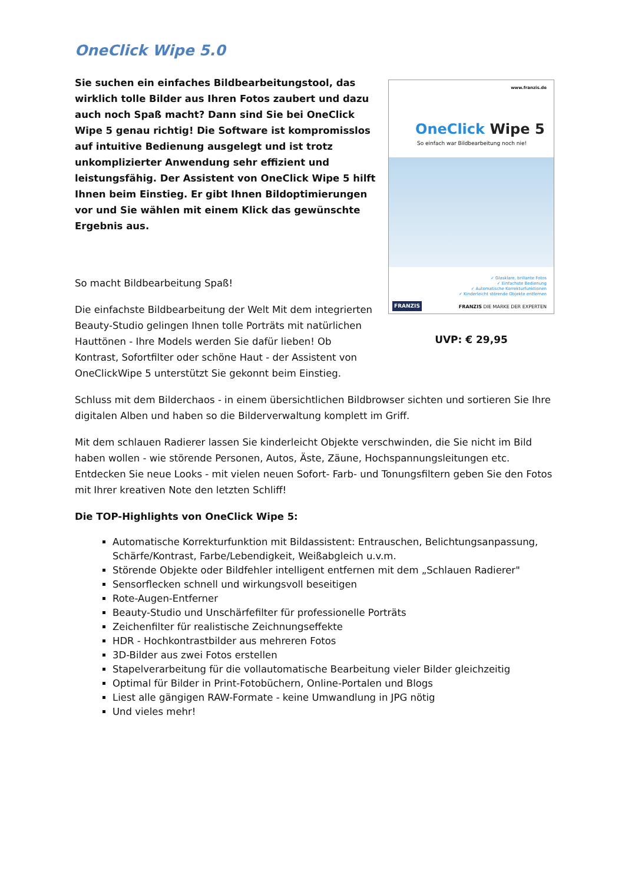OneClick Wipe 5.0
Sie suchen ein einfaches Bildbearbeitungstool, das wirklich tolle Bilder aus Ihren Fotos zaubert und dazu auch noch Spaß macht? Dann sind Sie bei OneClick Wipe 5 genau richtig! Die Software ist kompromisslos auf intuitive Bedienung ausgelegt und ist trotz unkomplizierter Anwendung sehr effizient und leistungsfähig. Der Assistent von OneClick Wipe 5 hilft Ihnen beim Einstieg. Er gibt Ihnen Bildoptimierungen vor und Sie wählen mit einem Klick das gewünschte Ergebnis aus.
So macht Bildbearbeitung Spaß!
Die einfachste Bildbearbeitung der Welt Mit dem integrierten Beauty-Studio gelingen Ihnen tolle Porträts mit natürlichen Hauttönen - Ihre Models werden Sie dafür lieben! Ob Kontrast, Sofortfilter oder schöne Haut - der Assistent von OneClickWipe 5 unterstützt Sie gekonnt beim Einstieg.
www.franzis.de
OneClick Wipe 5
So einfach war Bildbearbeitung noch nie!
✓ Glasklare, brillante Fotos
✓ Einfachste Bedienung
✓ Automatische Korrekturfunktionen
✓ Kinderleicht störende Objekte entfernen
FRANZIS FRANZIS DIE MARKE DER EXPERTEN
UVP: € 29,95
Schluss mit dem Bilderchaos - in einem übersichtlichen Bildbrowser sichten und sortieren Sie Ihre digitalen Alben und haben so die Bilderverwaltung komplett im Griff.
Mit dem schlauen Radierer lassen Sie kinderleicht Objekte verschwinden, die Sie nicht im Bild haben wollen - wie störende Personen, Autos, Äste, Zäune, Hochspannungsleitungen etc. Entdecken Sie neue Looks - mit vielen neuen Sofort- Farb- und Tonungsfiltern geben Sie den Fotos mit Ihrer kreativen Note den letzten Schliff!
Die TOP-Highlights von OneClick Wipe 5:
Automatische Korrekturfunktion mit Bildassistent: Entrauschen, Belichtungsanpassung, Schärfe/Kontrast, Farbe/Lebendigkeit, Weißabgleich u.v.m.
Störende Objekte oder Bildfehler intelligent entfernen mit dem „Schlauen Radierer"
Sensorflecken schnell und wirkungsvoll beseitigen
Rote-Augen-Entferner
Beauty-Studio und Unschärfefilter für professionelle Porträts
Zeichenfilter für realistische Zeichnungseffekte
HDR - Hochkontrastbilder aus mehreren Fotos
3D-Bilder aus zwei Fotos erstellen
Stapelverarbeitung für die vollautomatische Bearbeitung vieler Bilder gleichzeitig
Optimal für Bilder in Print-Fotobüchern, Online-Portalen und Blogs
Liest alle gängigen RAW-Formate - keine Umwandlung in JPG nötig
Und vieles mehr!